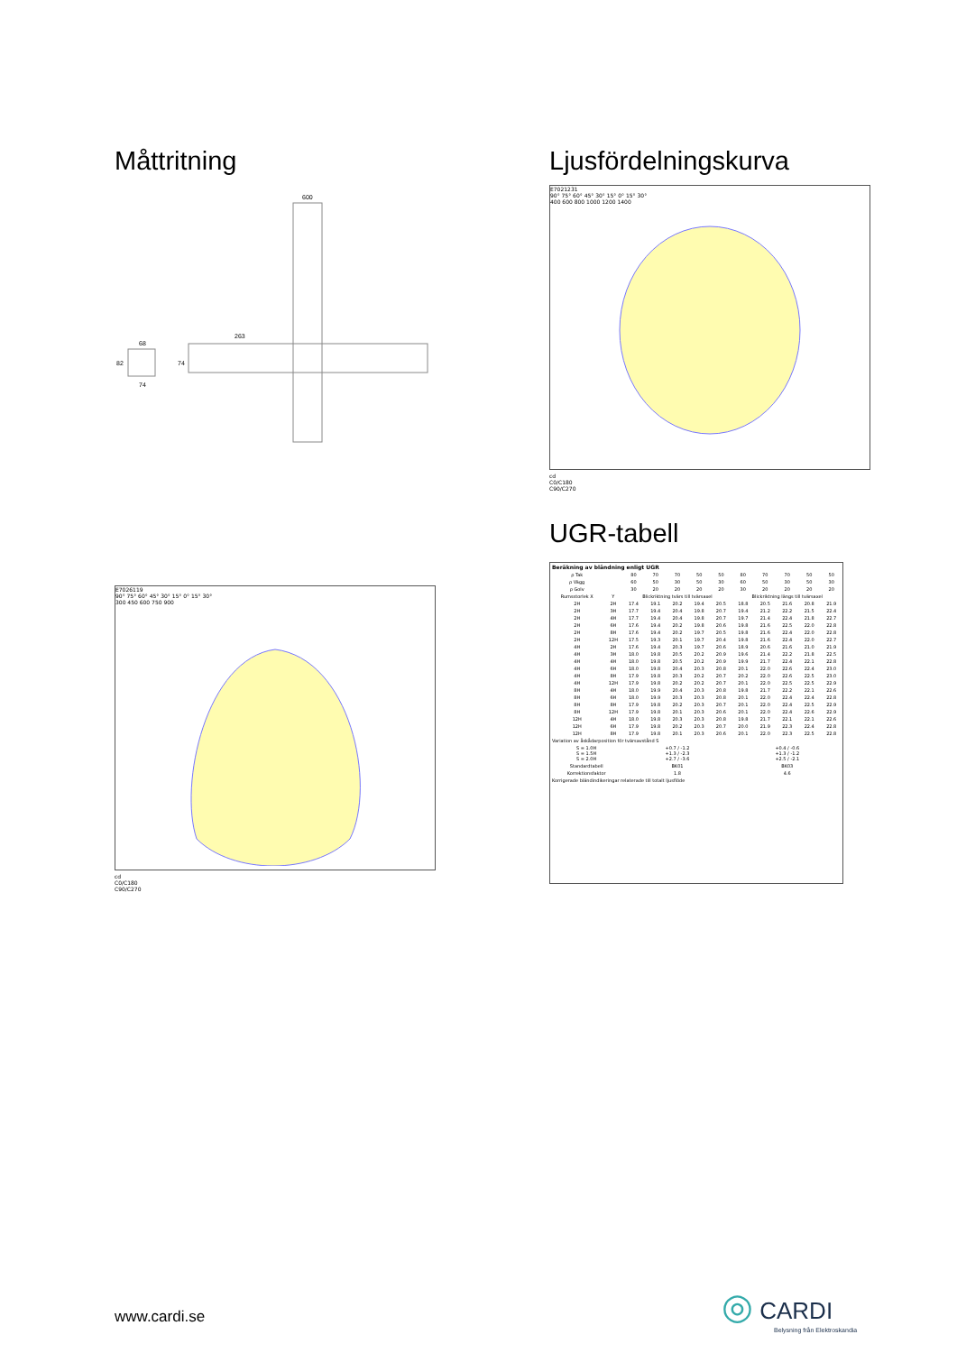Måttritning
600
263
68
74
82
74
E7026119
90° 75° 60° 45° 30° 15° 0° 15° 30°
300 450 600 750 900
cd
C0/C180
C90/C270
Ljusfördelningskurva
E7021231
90° 75° 60° 45° 30° 15° 0° 15° 30°
400 600 800 1000 1200 1400
cd
C0/C180
C90/C270
UGR-tabell
| Beräkning av bländning enligt UGR | | | | | | | | | | | |
| --- | --- | --- | --- | --- | --- | --- | --- | --- | --- | --- | --- |
| ρ Tak | | 80 | 70 | 70 | 50 | 50 | 80 | 70 | 70 | 50 | 50 |
| ρ Vägg | | 60 | 50 | 30 | 50 | 30 | 60 | 50 | 30 | 50 | 30 |
| ρ Golv | | 30 | 20 | 20 | 20 | 20 | 30 | 20 | 20 | 20 | 20 |
| Rumsstorlek X | Y | Blickriktning tvärs till tvärsaxel | | | | | Blickriktning längs till tvärsaxel | | | | |
| 2H | 2H | 17.4 | 19.1 | 20.2 | 19.4 | 20.5 | 18.8 | 20.5 | 21.6 | 20.8 | 21.9 |
| 2H | 3H | 17.7 | 19.4 | 20.4 | 19.8 | 20.7 | 19.4 | 21.2 | 22.2 | 21.5 | 22.4 |
| 2H | 4H | 17.7 | 19.4 | 20.4 | 19.8 | 20.7 | 19.7 | 21.4 | 22.4 | 21.8 | 22.7 |
| 2H | 6H | 17.6 | 19.4 | 20.2 | 19.8 | 20.6 | 19.8 | 21.6 | 22.5 | 22.0 | 22.8 |
| 2H | 8H | 17.6 | 19.4 | 20.2 | 19.7 | 20.5 | 19.8 | 21.6 | 22.4 | 22.0 | 22.8 |
| 2H | 12H | 17.5 | 19.3 | 20.1 | 19.7 | 20.4 | 19.8 | 21.6 | 22.4 | 22.0 | 22.7 |
| 4H | 2H | 17.6 | 19.4 | 20.3 | 19.7 | 20.6 | 18.9 | 20.6 | 21.6 | 21.0 | 21.9 |
| 4H | 3H | 18.0 | 19.8 | 20.5 | 20.2 | 20.9 | 19.6 | 21.4 | 22.2 | 21.8 | 22.5 |
| 4H | 4H | 18.0 | 19.8 | 20.5 | 20.2 | 20.9 | 19.9 | 21.7 | 22.4 | 22.1 | 22.8 |
| 4H | 6H | 18.0 | 19.8 | 20.4 | 20.3 | 20.8 | 20.1 | 22.0 | 22.6 | 22.4 | 23.0 |
| 4H | 8H | 17.9 | 19.8 | 20.3 | 20.2 | 20.7 | 20.2 | 22.0 | 22.6 | 22.5 | 23.0 |
| 4H | 12H | 17.9 | 19.8 | 20.2 | 20.2 | 20.7 | 20.1 | 22.0 | 22.5 | 22.5 | 22.9 |
| 8H | 4H | 18.0 | 19.9 | 20.4 | 20.3 | 20.8 | 19.8 | 21.7 | 22.2 | 22.1 | 22.6 |
| 8H | 6H | 18.0 | 19.9 | 20.3 | 20.3 | 20.8 | 20.1 | 22.0 | 22.4 | 22.4 | 22.8 |
| 8H | 8H | 17.9 | 19.8 | 20.2 | 20.3 | 20.7 | 20.1 | 22.0 | 22.4 | 22.5 | 22.9 |
| 8H | 12H | 17.9 | 19.8 | 20.1 | 20.3 | 20.6 | 20.1 | 22.0 | 22.4 | 22.6 | 22.9 |
| 12H | 4H | 18.0 | 19.8 | 20.3 | 20.3 | 20.8 | 19.8 | 21.7 | 22.1 | 22.1 | 22.6 |
| 12H | 6H | 17.9 | 19.8 | 20.2 | 20.3 | 20.7 | 20.0 | 21.9 | 22.3 | 22.4 | 22.8 |
| 12H | 8H | 17.9 | 19.8 | 20.1 | 20.3 | 20.6 | 20.1 | 22.0 | 22.3 | 22.5 | 22.8 |
| Variation av åskådarposition för tvärsavstånd S | | | | | | | | | | | |
| S = 1.0H S = 1.5H S = 2.0H | | +0.7 / -1.2 +1.3 / -2.3 +2.7 / -3.6 | | | | | +0.4 / -0.6 +1.3 / -1.2 +2.5 / -2.1 | | | | |
| Standardtabell | | BK01 | | | | | BK03 | | | | |
| Korrektionsfaktor | | 1.8 | | | | | 4.6 | | | | |
| Korrigerade bländindikeringar relaterade till totalt ljusflöde | | | | | | | | | | | |
www.cardi.se
◎ CARDI
Belysning från Elektroskandia